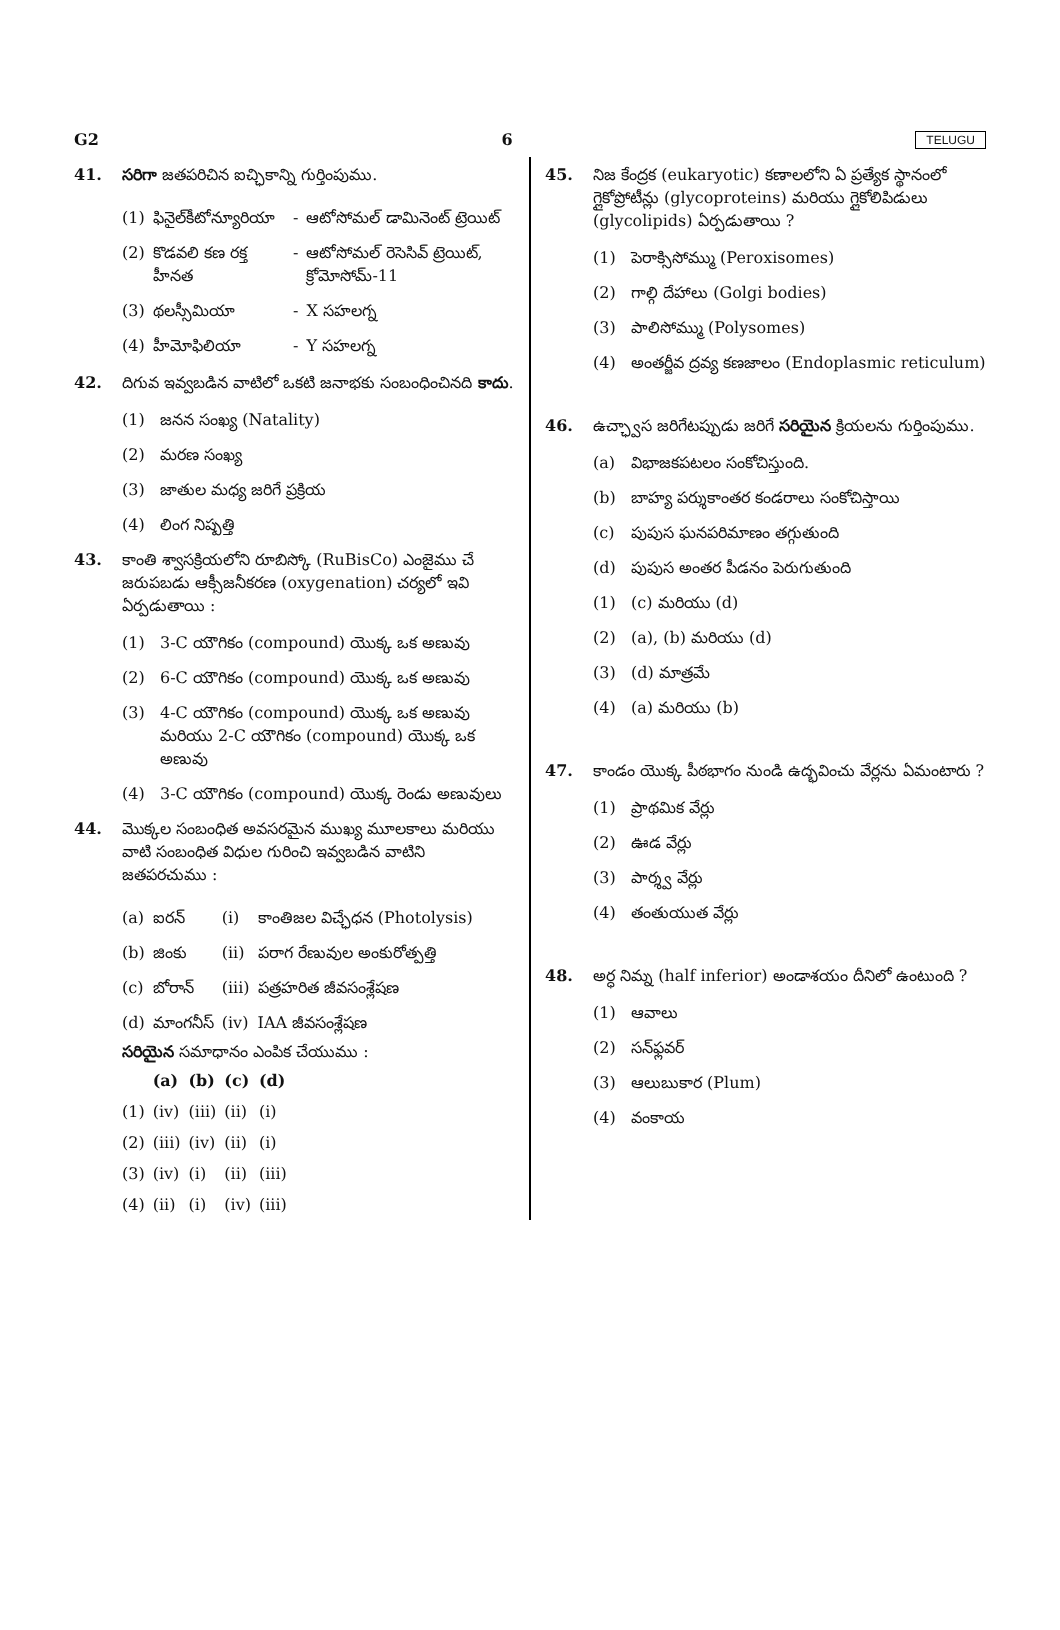G2 6 TELUGU
41. సరిగా జతపరిచిన ఐచ్ఛికాన్ని గుర్తింపుము.
| (1) | ఫినైల్‌కీటోన్యూరియా | - | ఆటోసోమల్ డామినెంట్ ట్రెయిట్ |
| (2) | కొడవలి కణ రక్త హీనత | - | ఆటోసోమల్ రెసెసివ్ ట్రెయిట్, క్రోమోసోమ్-11 |
| (3) | థలస్సీమియా | - | X సహలగ్న |
| (4) | హీమోఫిలియా | - | Y సహలగ్న |
42. దిగువ ఇవ్వబడిన వాటిలో ఒకటి జనాభకు సంబంధించినది కాదు.
(1) జనన సంఖ్య (Natality)
(2) మరణ సంఖ్య
(3) జాతుల మధ్య జరిగే ప్రక్రియ
(4) లింగ నిష్పత్తి
43. కాంతి శ్వాసక్రియలోని రూబిస్కో (RuBisCo) ఎంజైము చే జరుపబడు ఆక్సీజనీకరణ (oxygenation) చర్యలో ఇవి ఏర్పడుతాయి :
(1) 3-C యౌగికం (compound) యొక్క ఒక అణువు
(2) 6-C యౌగికం (compound) యొక్క ఒక అణువు
(3) 4-C యౌగికం (compound) యొక్క ఒక అణువు మరియు 2-C యౌగికం (compound) యొక్క ఒక అణువు
(4) 3-C యౌగికం (compound) యొక్క రెండు అణువులు
44. మొక్కల సంబంధిత అవసరమైన ముఖ్య మూలకాలు మరియు వాటి సంబంధిత విధుల గురించి ఇవ్వబడిన వాటిని జతపరచుము :
| (a) | ఐరన్ | (i) | కాంతిజల విచ్ఛేధన (Photolysis) |
| (b) | జింకు | (ii) | పరాగ రేణువుల అంకురోత్పత్తి |
| (c) | బోరాన్ | (iii) | పత్రహరిత జీవసంశ్లేషణ |
| (d) | మాంగనీస్ | (iv) | IAA జీవసంశ్లేషణ |
సరియైన సమాధానం ఎంపిక చేయుము :
| | (a) | (b) | (c) | (d) |
| --- | --- | --- | --- | --- |
| (1) | (iv) | (iii) | (ii) | (i) |
| (2) | (iii) | (iv) | (ii) | (i) |
| (3) | (iv) | (i) | (ii) | (iii) |
| (4) | (ii) | (i) | (iv) | (iii) |
45. నిజ కేంద్రక (eukaryotic) కణాలలోని ఏ ప్రత్యేక స్థానంలో గ్లైకోప్రోటీన్లు (glycoproteins) మరియు గ్లైకోలిపిడులు (glycolipids) ఏర్పడుతాయి ?
(1) పెరాక్సిసోమ్ము (Peroxisomes)
(2) గాల్గి దేహాలు (Golgi bodies)
(3) పాలిసోమ్ము (Polysomes)
(4) అంతర్జీవ ద్రవ్య కణజాలం (Endoplasmic reticulum)
46. ఉచ్ఛ్వాస జరిగేటప్పుడు జరిగే సరియైన క్రియలను గుర్తింపుము.
(a) విభాజకపటలం సంకోచిస్తుంది.
(b) బాహ్య పర్శుకాంతర కండరాలు సంకోచిస్తాయి
(c) పుపుస ఘనపరిమాణం తగ్గుతుంది
(d) పుపుస అంతర పీడనం పెరుగుతుంది
(1) (c) మరియు (d)
(2) (a), (b) మరియు (d)
(3) (d) మాత్రమే
(4) (a) మరియు (b)
47. కాండం యొక్క పీఠభాగం నుండి ఉద్భవించు వేర్లను ఏమంటారు ?
(1) ప్రాథమిక వేర్లు
(2) ఊడ వేర్లు
(3) పార్శ్వ వేర్లు
(4) తంతుయుత వేర్లు
48. అర్ధ నిమ్న (half inferior) అండాశయం దీనిలో ఉంటుంది ?
(1) ఆవాలు
(2) సన్‌ఫ్లవర్
(3) ఆలుబుకార (Plum)
(4) వంకాయ